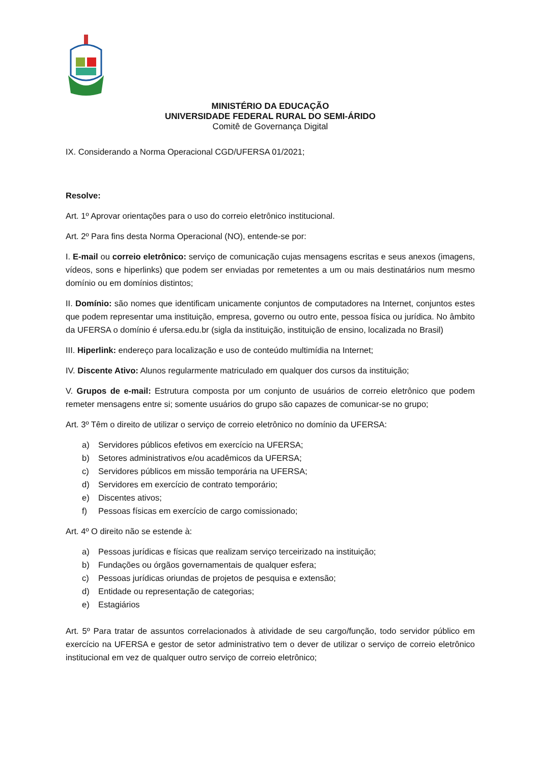MINISTÉRIO DA EDUCAÇÃO
UNIVERSIDADE FEDERAL RURAL DO SEMI-ÁRIDO
Comitê de Governança Digital
IX. Considerando a Norma Operacional CGD/UFERSA 01/2021;
Resolve:
Art. 1º Aprovar orientações para o uso do correio eletrônico institucional.
Art. 2º Para fins desta Norma Operacional (NO), entende-se por:
I. E-mail ou correio eletrônico: serviço de comunicação cujas mensagens escritas e seus anexos (imagens, vídeos, sons e hiperlinks) que podem ser enviadas por remetentes a um ou mais destinatários num mesmo domínio ou em domínios distintos;
II. Domínio: são nomes que identificam unicamente conjuntos de computadores na Internet, conjuntos estes que podem representar uma instituição, empresa, governo ou outro ente, pessoa física ou jurídica. No âmbito da UFERSA o domínio é ufersa.edu.br (sigla da instituição, instituição de ensino, localizada no Brasil)
III. Hiperlink: endereço para localização e uso de conteúdo multimídia na Internet;
IV. Discente Ativo: Alunos regularmente matriculado em qualquer dos cursos da instituição;
V. Grupos de e-mail: Estrutura composta por um conjunto de usuários de correio eletrônico que podem remeter mensagens entre si; somente usuários do grupo são capazes de comunicar-se no grupo;
Art. 3º Têm o direito de utilizar o serviço de correio eletrônico no domínio da UFERSA:
a) Servidores públicos efetivos em exercício na UFERSA;
b) Setores administrativos e/ou acadêmicos da UFERSA;
c) Servidores públicos em missão temporária na UFERSA;
d) Servidores em exercício de contrato temporário;
e) Discentes ativos;
f) Pessoas físicas em exercício de cargo comissionado;
Art. 4º O direito não se estende à:
a) Pessoas jurídicas e físicas que realizam serviço terceirizado na instituição;
b) Fundações ou órgãos governamentais de qualquer esfera;
c) Pessoas jurídicas oriundas de projetos de pesquisa e extensão;
d) Entidade ou representação de categorias;
e) Estagiários
Art. 5º Para tratar de assuntos correlacionados à atividade de seu cargo/função, todo servidor público em exercício na UFERSA e gestor de setor administrativo tem o dever de utilizar o serviço de correio eletrônico institucional em vez de qualquer outro serviço de correio eletrônico;